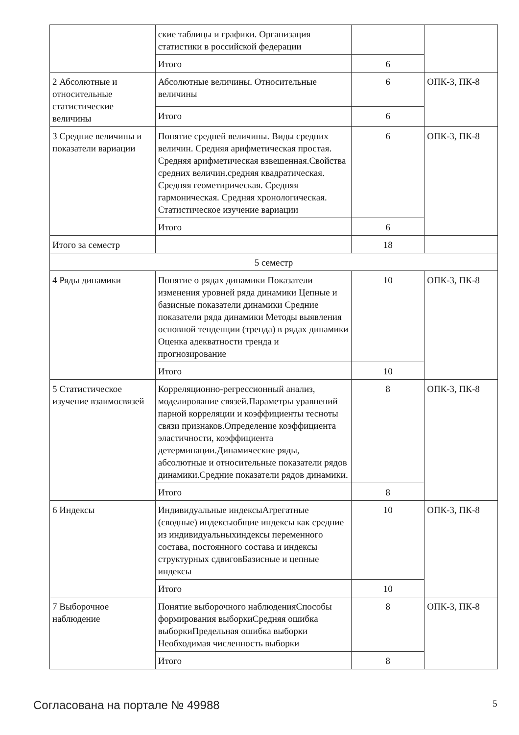| | ские таблицы и графики. Организация статистики в российской федерации | | |
| | Итого | 6 | |
| 2 Абсолютные и относительные статистические величины | Абсолютные величины. Относительные величины | 6 | ОПК-3, ПК-8 |
| | Итого | 6 | |
| 3 Средние величины и показатели вариации | Понятие средней величины. Виды средних величин. Средняя арифметическая простая. Средняя арифметическая взвешенная.Свойства средних величин.средняя квадратическая. Средняя геометирическая. Средняя гармоническая. Средняя хронологическая. Статистическое изучение вариации | 6 | ОПК-3, ПК-8 |
| | Итого | 6 | |
| Итого за семестр | | 18 | |
| 5 семестр | | | |
| 4 Ряды динамики | Понятие о рядах динамики Показатели изменения уровней ряда динамики Цепные и базисные показатели динамики Средние показатели ряда динамики Методы выявления основной тенденции (тренда) в рядах динамики Оценка адекватности тренда и прогнозирование | 10 | ОПК-3, ПК-8 |
| | Итого | 10 | |
| 5 Статистическое изучение взаимосвязей | Корреляционно-регрессионный анализ, моделирование связей.Параметры уравнений парной корреляции и коэффициенты тесноты связи признаков.Определение коэффициента эластичности, коэффициента детерминации.Динамические ряды, абсолютные и относительные показатели рядов динамики.Средние показатели рядов динамики. | 8 | ОПК-3, ПК-8 |
| | Итого | 8 | |
| 6 Индексы | Индивидуальные индексыАгрегатные (сводные) индексыобщие индексы как средние из индивидуальныхиндексы переменного состава, постоянного состава и индексы структурных сдвиговБазисные и цепные индексы | 10 | ОПК-3, ПК-8 |
| | Итого | 10 | |
| 7 Выборочное наблюдение | Понятие выборочного наблюденияСпособы формирования выборкиСредняя ошибка выборкиПредельная ошибка выборки Необходимая численность выборки | 8 | ОПК-3, ПК-8 |
| | Итого | 8 | |
Согласована на портале № 49988 5